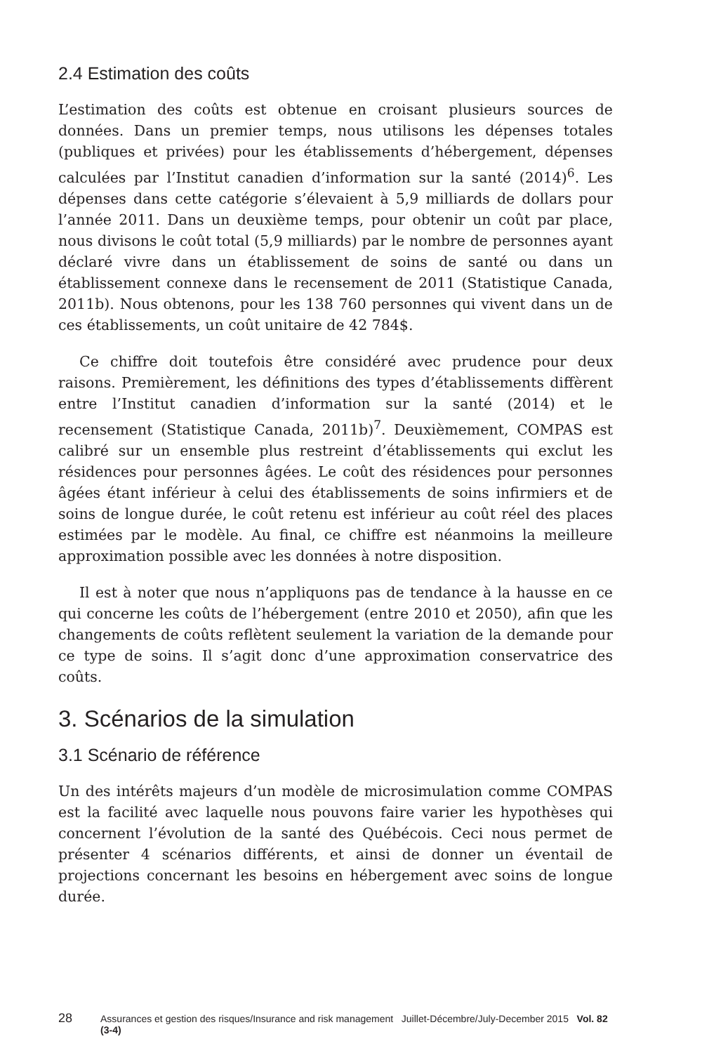2.4 Estimation des coûts
L’estimation des coûts est obtenue en croisant plusieurs sources de données. Dans un premier temps, nous utilisons les dépenses totales (publiques et privées) pour les établissements d’hébergement, dépenses calculées par l’Institut canadien d’information sur la santé (2014)<sup>6</sup>. Les dépenses dans cette catégorie s’élevaient à 5,9 milliards de dollars pour l’année 2011. Dans un deuxième temps, pour obtenir un coût par place, nous divisons le coût total (5,9 milliards) par le nombre de personnes ayant déclaré vivre dans un établissement de soins de santé ou dans un établissement connexe dans le recensement de 2011 (Statistique Canada, 2011b). Nous obtenons, pour les 138 760 personnes qui vivent dans un de ces établissements, un coût unitaire de 42 784$.
Ce chiffre doit toutefois être considéré avec prudence pour deux raisons. Premièrement, les définitions des types d’établissements diffèrent entre l’Institut canadien d’information sur la santé (2014) et le recensement (Statistique Canada, 2011b)<sup>7</sup>. Deuxièmement, COMPAS est calibré sur un ensemble plus restreint d’établissements qui exclut les résidences pour personnes âgées. Le coût des résidences pour personnes âgées étant inférieur à celui des établissements de soins infirmiers et de soins de longue durée, le coût retenu est inférieur au coût réel des places estimées par le modèle. Au final, ce chiffre est néanmoins la meilleure approximation possible avec les données à notre disposition.
Il est à noter que nous n’appliquons pas de tendance à la hausse en ce qui concerne les coûts de l’hébergement (entre 2010 et 2050), afin que les changements de coûts reflètent seulement la variation de la demande pour ce type de soins. Il s’agit donc d’une approximation conservatrice des coûts.
3. Scénarios de la simulation
3.1 Scénario de référence
Un des intérêts majeurs d’un modèle de microsimulation comme COMPAS est la facilité avec laquelle nous pouvons faire varier les hypothèses qui concernent l’évolution de la santé des Québécois. Ceci nous permet de présenter 4 scénarios différents, et ainsi de donner un éventail de projections concernant les besoins en hébergement avec soins de longue durée.
28 Assurances et gestion des risques/Insurance and risk management Juillet-Décembre/July-December 2015 Vol. 82 (3-4)